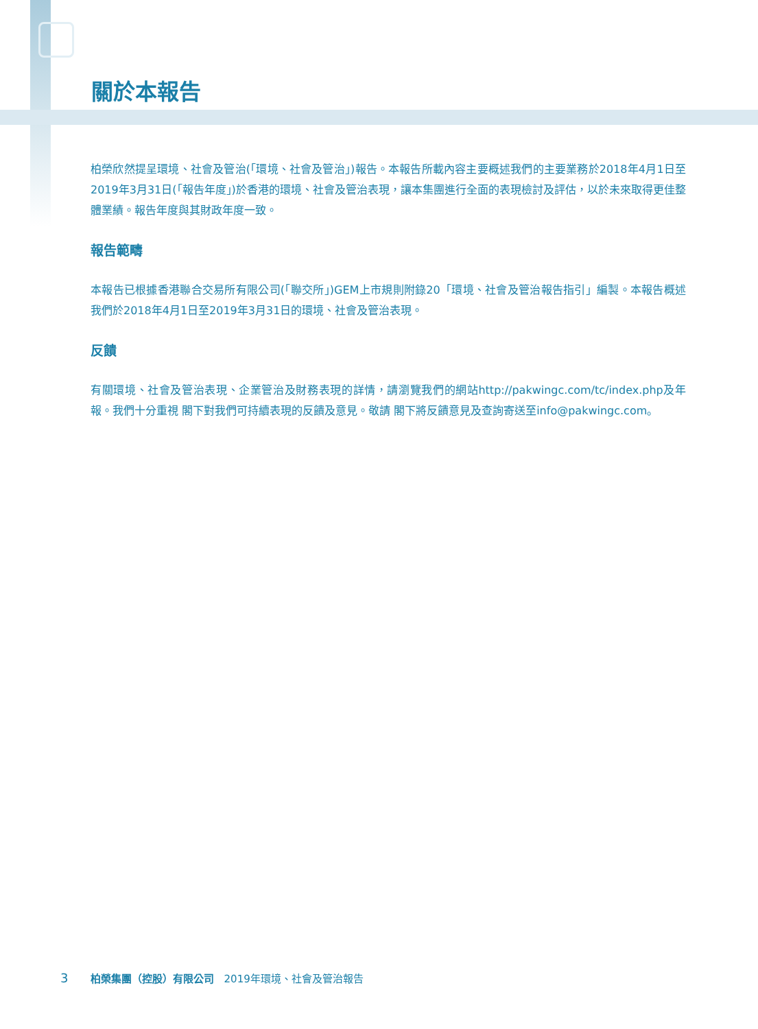關於本報告
柏榮欣然提呈環境、社會及管治(「環境、社會及管治」)報告。本報告所載內容主要概述我們的主要業務於2018年4月1日至2019年3月31日(「報告年度」)於香港的環境、社會及管治表現，讓本集團進行全面的表現檢討及評估，以於未來取得更佳整體業績。報告年度與其財政年度一致。
報告範疇
本報告已根據香港聯合交易所有限公司(「聯交所」)GEM上市規則附錄20「環境、社會及管治報告指引」編製。本報告概述我們於2018年4月1日至2019年3月31日的環境、社會及管治表現。
反饋
有關環境、社會及管治表現、企業管治及財務表現的詳情，請瀏覽我們的網站http://pakwingc.com/tc/index.php及年報。我們十分重視 閣下對我們可持續表現的反饋及意見。敬請 閣下將反饋意見及查詢寄送至info@pakwingc.com。
3 柏榮集團（控股）有限公司 2019年環境、社會及管治報告